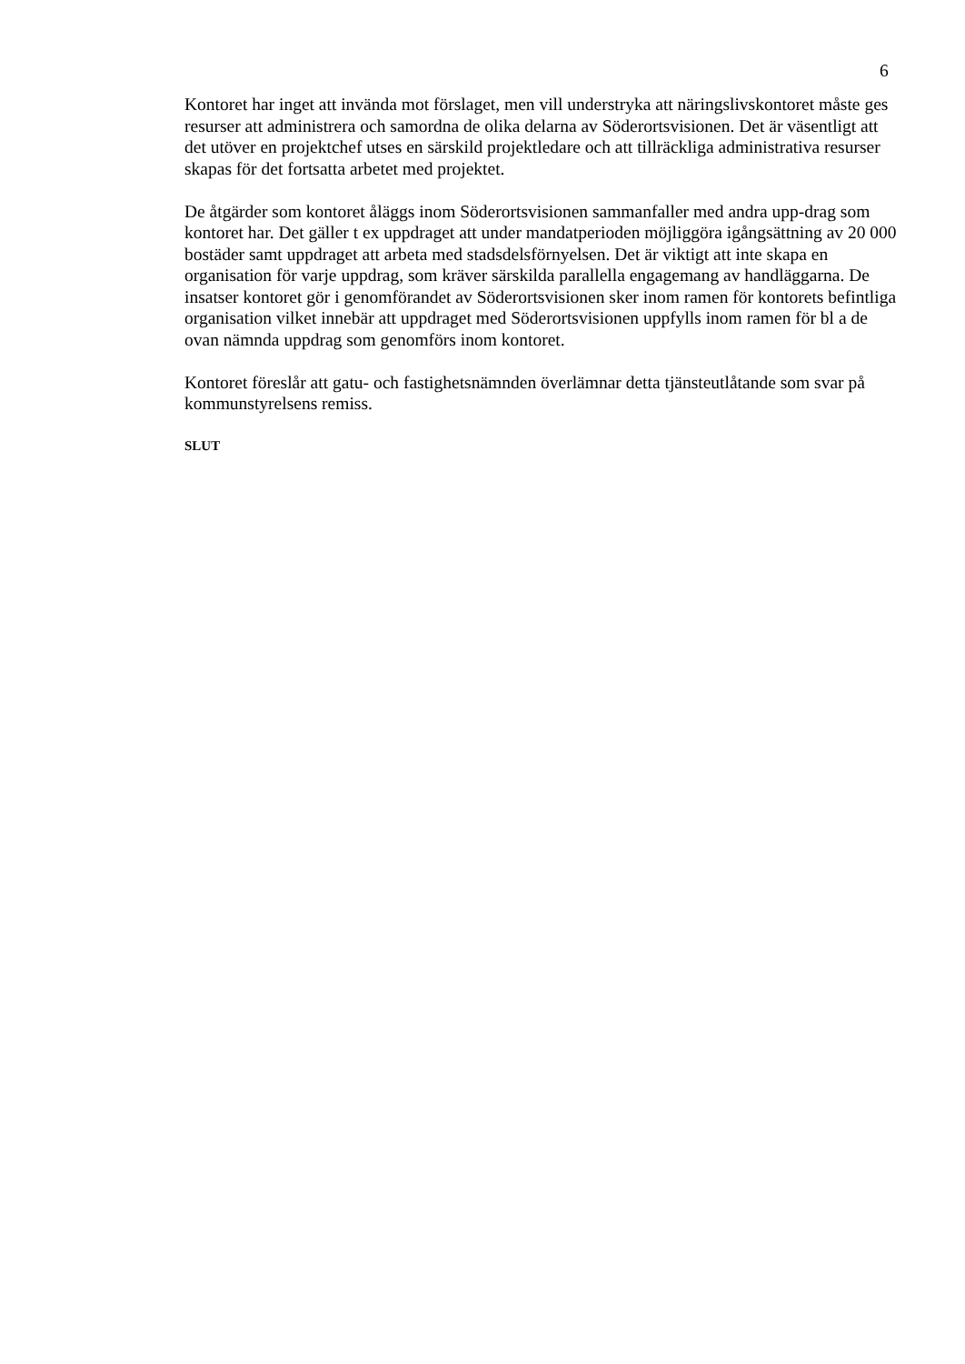6
Kontoret har inget att invända mot förslaget, men vill understryka att näringslivskontoret måste ges resurser att administrera och samordna de olika delarna av Söderortsvisionen. Det är väsentligt att det utöver en projektchef utses en särskild projektledare och att tillräckliga administrativa resurser skapas för det fortsatta arbetet med projektet.
De åtgärder som kontoret åläggs inom Söderortsvisionen sammanfaller med andra upp-drag som kontoret har. Det gäller t ex uppdraget att under mandatperioden möjliggöra igångsättning av 20 000 bostäder samt uppdraget att arbeta med stadsdelsförnyelsen. Det är viktigt att inte skapa en organisation för varje uppdrag, som kräver särskilda parallella engagemang av handläggarna. De insatser kontoret gör i genomförandet av Söderortsvisionen sker inom ramen för kontorets befintliga organisation vilket innebär att uppdraget med Söderortsvisionen uppfylls inom ramen för bl a de ovan nämnda uppdrag som genomförs inom kontoret.
Kontoret föreslår att gatu- och fastighetsnämnden överlämnar detta tjänsteutlåtande som svar på kommunstyrelsens remiss.
SLUT